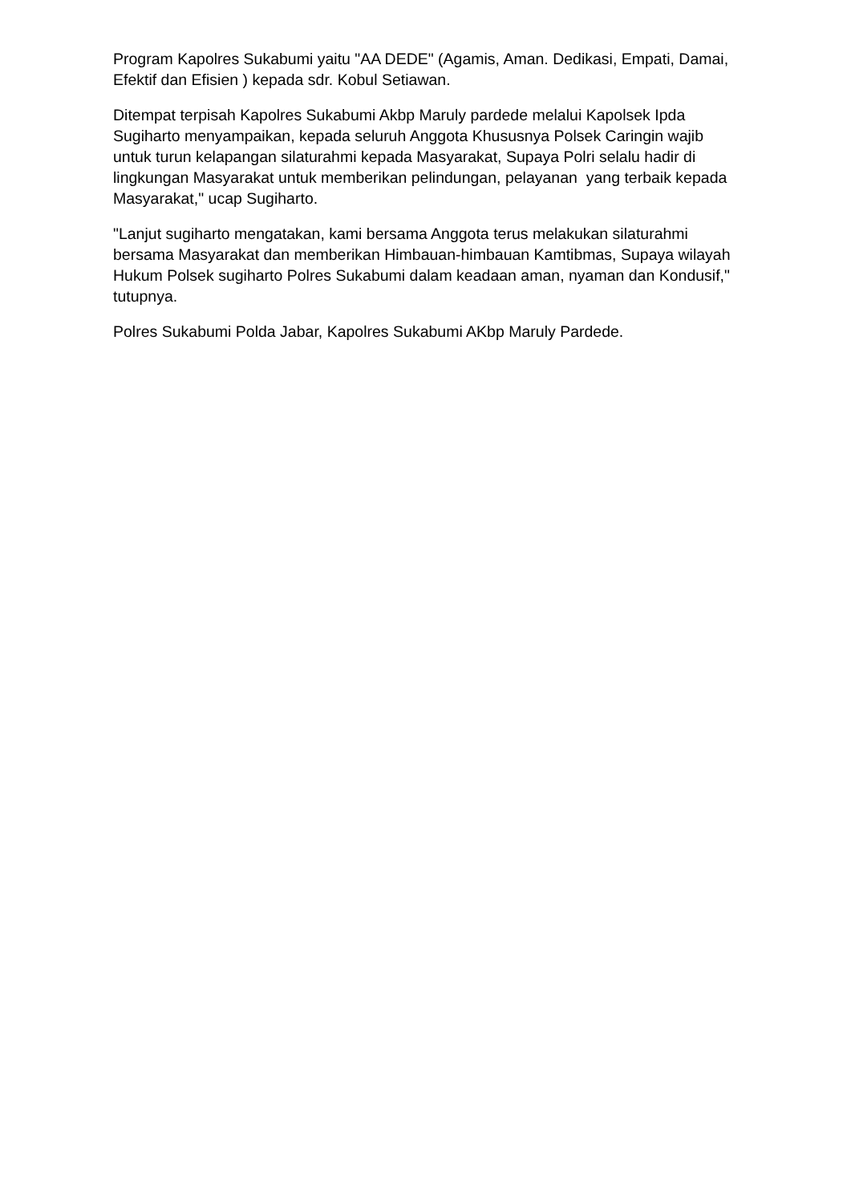Program Kapolres Sukabumi yaitu "AA DEDE" (Agamis, Aman. Dedikasi, Empati, Damai, Efektif dan Efisien ) kepada sdr. Kobul Setiawan.
Ditempat terpisah Kapolres Sukabumi Akbp Maruly pardede melalui Kapolsek Ipda Sugiharto menyampaikan, kepada seluruh Anggota Khususnya Polsek Caringin wajib untuk turun kelapangan silaturahmi kepada Masyarakat, Supaya Polri selalu hadir di lingkungan Masyarakat untuk memberikan pelindungan, pelayanan yang terbaik kepada Masyarakat," ucap Sugiharto.
"Lanjut sugiharto mengatakan, kami bersama Anggota terus melakukan silaturahmi bersama Masyarakat dan memberikan Himbauan-himbauan Kamtibmas, Supaya wilayah Hukum Polsek sugiharto Polres Sukabumi dalam keadaan aman, nyaman dan Kondusif," tutupnya.
Polres Sukabumi Polda Jabar, Kapolres Sukabumi AKbp Maruly Pardede.